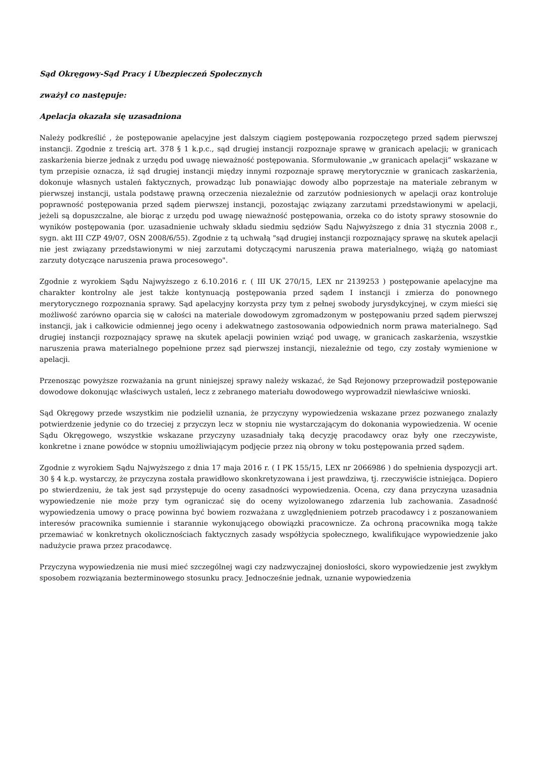Sąd Okręgowy-Sąd Pracy i Ubezpieczeń Społecznych
zważył co następuje:
Apelacja okazała się uzasadniona
Należy podkreślić , że postępowanie apelacyjne jest dalszym ciągiem postępowania rozpoczętego przed sądem pierwszej instancji. Zgodnie z treścią art. 378 § 1 k.p.c., sąd drugiej instancji rozpoznaje sprawę w granicach apelacji; w granicach zaskarżenia bierze jednak z urzędu pod uwagę nieważność postępowania. Sformułowanie „w granicach apelacji” wskazane w tym przepisie oznacza, iż sąd drugiej instancji między innymi rozpoznaje sprawę merytorycznie w granicach zaskarżenia, dokonuje własnych ustaleń faktycznych, prowadząc lub ponawiając dowody albo poprzestaje na materiale zebranym w pierwszej instancji, ustala podstawę prawną orzeczenia niezależnie od zarzutów podniesionych w apelacji oraz kontroluje poprawność postępowania przed sądem pierwszej instancji, pozostając związany zarzutami przedstawionymi w apelacji, jeżeli są dopuszczalne, ale biorąc z urzędu pod uwagę nieważność postępowania, orzeka co do istoty sprawy stosownie do wyników postępowania (por. uzasadnienie uchwały składu siedmiu sędziów Sądu Najwyższego z dnia 31 stycznia 2008 r., sygn. akt III CZP 49/07, OSN 2008/6/55). Zgodnie z tą uchwałą "sąd drugiej instancji rozpoznający sprawę na skutek apelacji nie jest związany przedstawionymi w niej zarzutami dotyczącymi naruszenia prawa materialnego, wiążą go natomiast zarzuty dotyczące naruszenia prawa procesowego".
Zgodnie z wyrokiem Sądu Najwyższego z 6.10.2016 r. ( III UK 270/15, LEX nr 2139253 ) postępowanie apelacyjne ma charakter kontrolny ale jest także kontynuacją postępowania przed sądem I instancji i zmierza do ponownego merytorycznego rozpoznania sprawy. Sąd apelacyjny korzysta przy tym z pełnej swobody jurysdykcyjnej, w czym mieści się możliwość zarówno oparcia się w całości na materiale dowodowym zgromadzonym w postępowaniu przed sądem pierwszej instancji, jak i całkowicie odmiennej jego oceny i adekwatnego zastosowania odpowiednich norm prawa materialnego. Sąd drugiej instancji rozpoznający sprawę na skutek apelacji powinien wziąć pod uwagę, w granicach zaskarżenia, wszystkie naruszenia prawa materialnego popełnione przez sąd pierwszej instancji, niezależnie od tego, czy zostały wymienione w apelacji.
Przenosząc powyższe rozważania na grunt niniejszej sprawy należy wskazać, że Sąd Rejonowy przeprowadził postępowanie dowodowe dokonując właściwych ustaleń, lecz z zebranego materiału dowodowego wyprowadził niewłaściwe wnioski.
Sąd Okręgowy przede wszystkim nie podzielił uznania, że przyczyny wypowiedzenia wskazane przez pozwanego znalazły potwierdzenie jedynie co do trzeciej z przyczyn lecz w stopniu nie wystarczającym do dokonania wypowiedzenia. W ocenie Sądu Okręgowego, wszystkie wskazane przyczyny uzasadniały taką decyzję pracodawcy oraz były one rzeczywiste, konkretne i znane powódce w stopniu umożliwiającym podjęcie przez nią obrony w toku postępowania przed sądem.
Zgodnie z wyrokiem Sądu Najwyższego z dnia 17 maja 2016 r. ( I PK 155/15, LEX nr 2066986 ) do spełnienia dyspozycji art. 30 § 4 k.p. wystarczy, że przyczyna została prawidłowo skonkretyzowana i jest prawdziwa, tj. rzeczywiście istniejąca. Dopiero po stwierdzeniu, że tak jest sąd przystępuje do oceny zasadności wypowiedzenia. Ocena, czy dana przyczyna uzasadnia wypowiedzenie nie może przy tym ograniczać się do oceny wyizolowanego zdarzenia lub zachowania. Zasadność wypowiedzenia umowy o pracę powinna być bowiem rozważana z uwzględnieniem potrzeb pracodawcy i z poszanowaniem interesów pracownika sumiennie i starannie wykonującego obowiązki pracownicze. Za ochroną pracownika mogą także przemawiać w konkretnych okolicznościach faktycznych zasady współżycia społecznego, kwalifikujące wypowiedzenie jako nadużycie prawa przez pracodawcę.
Przyczyna wypowiedzenia nie musi mieć szczególnej wagi czy nadzwyczajnej doniosłości, skoro wypowiedzenie jest zwykłym sposobem rozwiązania bezterminowego stosunku pracy. Jednocześnie jednak, uznanie wypowiedzenia